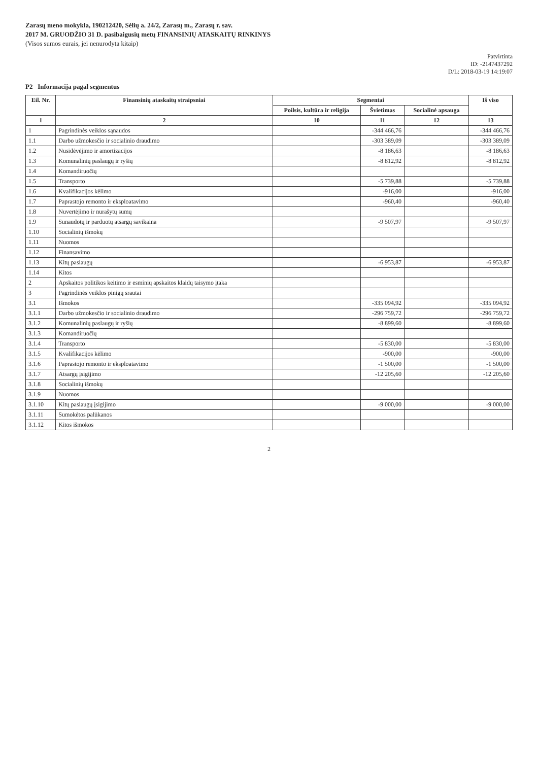Zarasų meno mokykla, 190212420, Sėlių a. 24/2, Zarasų m., Zarasų r. sav.
2017 M. GRUODŽIO 31 D. pasibaigusių metų FINANSINIŲ ATASKAITŲ RINKINYS
(Visos sumos eurais, jei nenurodyta kitaip)
Patvirtinta
ID: -2147437292
D/L: 2018-03-19 14:19:07
P2 Informacija pagal segmentus
| Eil. Nr. | Finansinių ataskaitų straipsniai | Segmentai | | | Iš viso |
| --- | --- | --- | --- | --- | --- |
| | | Poilsis, kultūra ir religija | Švietimas | Socialinė apsauga | |
| 1 | 2 | 10 | 11 | 12 | 13 |
| 1 | Pagrindinės veiklos sąnaudos | | -344 466,76 | | -344 466,76 |
| 1.1 | Darbo užmokesčio ir socialinio draudimo | | -303 389,09 | | -303 389,09 |
| 1.2 | Nusidėvėjimo ir amortizacijos | | -8 186,63 | | -8 186,63 |
| 1.3 | Komunalinių paslaugų ir ryšių | | -8 812,92 | | -8 812,92 |
| 1.4 | Komandiruočių | | | | |
| 1.5 | Transporto | | -5 739,88 | | -5 739,88 |
| 1.6 | Kvalifikacijos kėlimo | | -916,00 | | -916,00 |
| 1.7 | Paprastojo remonto ir eksploatavimo | | -960,40 | | -960,40 |
| 1.8 | Nuvertėjimo ir nurašytų sumų | | | | |
| 1.9 | Sunaudotų ir parduotų atsargų savikaina | | -9 507,97 | | -9 507,97 |
| 1.10 | Socialinių išmokų | | | | |
| 1.11 | Nuomos | | | | |
| 1.12 | Finansavimo | | | | |
| 1.13 | Kitų paslaugų | | -6 953,87 | | -6 953,87 |
| 1.14 | Kitos | | | | |
| 2 | Apskaitos politikos keitimo ir esminių apskaitos klaidų taisymo įtaka | | | | |
| 3 | Pagrindinės veiklos pinigų srautai | | | | |
| 3.1 | Išmokos | | -335 094,92 | | -335 094,92 |
| 3.1.1 | Darbo užmokesčio ir socialinio draudimo | | -296 759,72 | | -296 759,72 |
| 3.1.2 | Komunalinių paslaugų ir ryšių | | -8 899,60 | | -8 899,60 |
| 3.1.3 | Komandiruočių | | | | |
| 3.1.4 | Transporto | | -5 830,00 | | -5 830,00 |
| 3.1.5 | Kvalifikacijos kėlimo | | -900,00 | | -900,00 |
| 3.1.6 | Paprastojo remonto ir eksploatavimo | | -1 500,00 | | -1 500,00 |
| 3.1.7 | Atsargų įsigijimo | | -12 205,60 | | -12 205,60 |
| 3.1.8 | Socialinių išmokų | | | | |
| 3.1.9 | Nuomos | | | | |
| 3.1.10 | Kitų paslaugų įsigijimo | | -9 000,00 | | -9 000,00 |
| 3.1.11 | Sumokėtos palūkanos | | | | |
| 3.1.12 | Kitos išmokos | | | | |
2